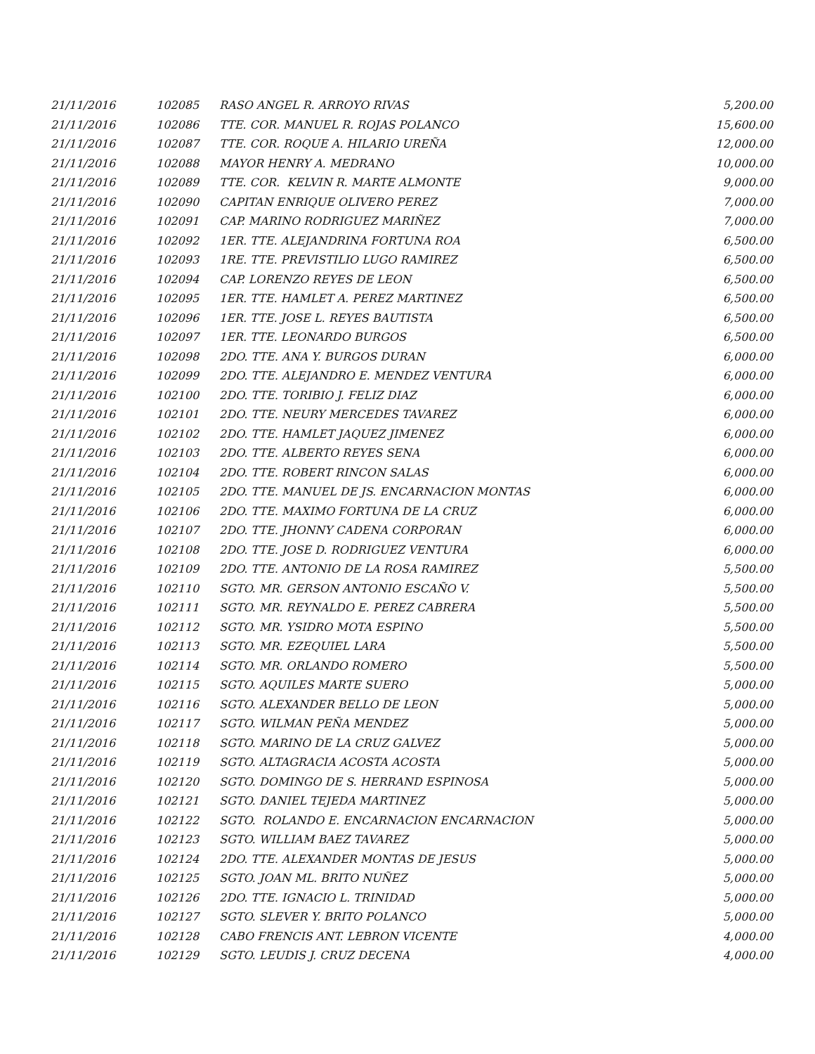| 21/11/2016 | 102085 | RASO ANGEL R. ARROYO RIVAS | 5,200.00 |
| 21/11/2016 | 102086 | TTE. COR. MANUEL R. ROJAS POLANCO | 15,600.00 |
| 21/11/2016 | 102087 | TTE. COR. ROQUE A. HILARIO UREÑA | 12,000.00 |
| 21/11/2016 | 102088 | MAYOR HENRY A. MEDRANO | 10,000.00 |
| 21/11/2016 | 102089 | TTE. COR. KELVIN R. MARTE ALMONTE | 9,000.00 |
| 21/11/2016 | 102090 | CAPITAN ENRIQUE OLIVERO PEREZ | 7,000.00 |
| 21/11/2016 | 102091 | CAP. MARINO RODRIGUEZ MARIÑEZ | 7,000.00 |
| 21/11/2016 | 102092 | 1ER. TTE. ALEJANDRINA FORTUNA ROA | 6,500.00 |
| 21/11/2016 | 102093 | 1RE. TTE. PREVISTILIO LUGO RAMIREZ | 6,500.00 |
| 21/11/2016 | 102094 | CAP. LORENZO REYES DE LEON | 6,500.00 |
| 21/11/2016 | 102095 | 1ER. TTE. HAMLET A. PEREZ MARTINEZ | 6,500.00 |
| 21/11/2016 | 102096 | 1ER. TTE. JOSE L. REYES BAUTISTA | 6,500.00 |
| 21/11/2016 | 102097 | 1ER. TTE. LEONARDO BURGOS | 6,500.00 |
| 21/11/2016 | 102098 | 2DO. TTE. ANA Y. BURGOS DURAN | 6,000.00 |
| 21/11/2016 | 102099 | 2DO. TTE. ALEJANDRO E. MENDEZ VENTURA | 6,000.00 |
| 21/11/2016 | 102100 | 2DO. TTE. TORIBIO J. FELIZ DIAZ | 6,000.00 |
| 21/11/2016 | 102101 | 2DO. TTE. NEURY MERCEDES TAVAREZ | 6,000.00 |
| 21/11/2016 | 102102 | 2DO. TTE. HAMLET JAQUEZ JIMENEZ | 6,000.00 |
| 21/11/2016 | 102103 | 2DO. TTE. ALBERTO REYES SENA | 6,000.00 |
| 21/11/2016 | 102104 | 2DO. TTE. ROBERT RINCON SALAS | 6,000.00 |
| 21/11/2016 | 102105 | 2DO. TTE. MANUEL DE JS. ENCARNACION MONTAS | 6,000.00 |
| 21/11/2016 | 102106 | 2DO. TTE. MAXIMO FORTUNA DE LA CRUZ | 6,000.00 |
| 21/11/2016 | 102107 | 2DO. TTE. JHONNY CADENA CORPORAN | 6,000.00 |
| 21/11/2016 | 102108 | 2DO. TTE. JOSE D. RODRIGUEZ VENTURA | 6,000.00 |
| 21/11/2016 | 102109 | 2DO. TTE. ANTONIO DE LA ROSA RAMIREZ | 5,500.00 |
| 21/11/2016 | 102110 | SGTO. MR. GERSON ANTONIO ESCAÑO V. | 5,500.00 |
| 21/11/2016 | 102111 | SGTO. MR. REYNALDO E. PEREZ CABRERA | 5,500.00 |
| 21/11/2016 | 102112 | SGTO. MR. YSIDRO MOTA ESPINO | 5,500.00 |
| 21/11/2016 | 102113 | SGTO. MR. EZEQUIEL LARA | 5,500.00 |
| 21/11/2016 | 102114 | SGTO. MR. ORLANDO ROMERO | 5,500.00 |
| 21/11/2016 | 102115 | SGTO. AQUILES MARTE SUERO | 5,000.00 |
| 21/11/2016 | 102116 | SGTO. ALEXANDER BELLO DE LEON | 5,000.00 |
| 21/11/2016 | 102117 | SGTO. WILMAN PEÑA MENDEZ | 5,000.00 |
| 21/11/2016 | 102118 | SGTO. MARINO DE LA CRUZ GALVEZ | 5,000.00 |
| 21/11/2016 | 102119 | SGTO. ALTAGRACIA ACOSTA ACOSTA | 5,000.00 |
| 21/11/2016 | 102120 | SGTO. DOMINGO DE S. HERRAND ESPINOSA | 5,000.00 |
| 21/11/2016 | 102121 | SGTO. DANIEL TEJEDA MARTINEZ | 5,000.00 |
| 21/11/2016 | 102122 | SGTO. ROLANDO E. ENCARNACION ENCARNACION | 5,000.00 |
| 21/11/2016 | 102123 | SGTO. WILLIAM BAEZ TAVAREZ | 5,000.00 |
| 21/11/2016 | 102124 | 2DO. TTE. ALEXANDER MONTAS DE JESUS | 5,000.00 |
| 21/11/2016 | 102125 | SGTO. JOAN ML. BRITO NUÑEZ | 5,000.00 |
| 21/11/2016 | 102126 | 2DO. TTE. IGNACIO L. TRINIDAD | 5,000.00 |
| 21/11/2016 | 102127 | SGTO. SLEVER Y. BRITO POLANCO | 5,000.00 |
| 21/11/2016 | 102128 | CABO FRENCIS ANT. LEBRON VICENTE | 4,000.00 |
| 21/11/2016 | 102129 | SGTO. LEUDIS J. CRUZ DECENA | 4,000.00 |